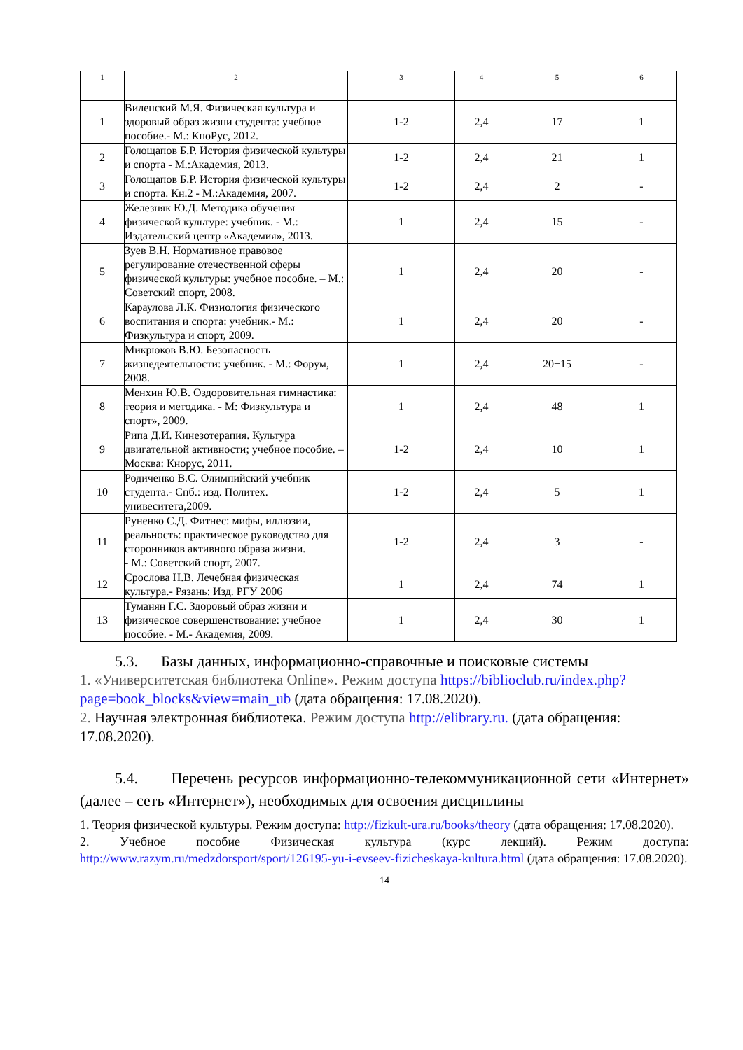| 1 | 2 | 3 | 4 | 5 | 6 |
| --- | --- | --- | --- | --- | --- |
| 1 | Виленский М.Я. Физическая культура и здоровый образ жизни студента: учебное пособие.- М.: КноРус, 2012. | 1-2 | 2,4 | 17 | 1 |
| 2 | Голощапов Б.Р. История физической культуры и спорта - М.:Академия, 2013. | 1-2 | 2,4 | 21 | 1 |
| 3 | Голощапов Б.Р. История физической культуры и спорта. Кн.2 - М.:Академия, 2007. | 1-2 | 2,4 | 2 | - |
| 4 | Железняк Ю.Д. Методика обучения физической культуре: учебник. - М.: Издательский центр «Академия», 2013. | 1 | 2,4 | 15 | - |
| 5 | Зуев В.Н. Нормативное правовое регулирование отечественной сферы физической культуры: учебное пособие. – М.: Советский спорт, 2008. | 1 | 2,4 | 20 | - |
| 6 | Караулова Л.К. Физиология физического воспитания и спорта: учебник.- М.: Физкультура и спорт, 2009. | 1 | 2,4 | 20 | - |
| 7 | Микрюков В.Ю. Безопасность жизнедеятельности: учебник. - М.: Форум, 2008. | 1 | 2,4 | 20+15 | - |
| 8 | Менхин Ю.В. Оздоровительная гимнастика: теория и методика. - М: Физкультура и спорт», 2009. | 1 | 2,4 | 48 | 1 |
| 9 | Рипа Д.И. Кинезотерапия. Культура двигательной активности; учебное пособие. – Москва: Кнорус, 2011. | 1-2 | 2,4 | 10 | 1 |
| 10 | Родиченко В.С. Олимпийский учебник студента.- Спб.: изд. Политех. унивеситета,2009. | 1-2 | 2,4 | 5 | 1 |
| 11 | Руненко С.Д. Фитнес: мифы, иллюзии, реальность: практическое руководство для сторонников активного образа жизни. - М.: Советский спорт, 2007. | 1-2 | 2,4 | 3 | - |
| 12 | Срослова Н.В. Лечебная физическая культура.- Рязань: Изд. РГУ 2006 | 1 | 2,4 | 74 | 1 |
| 13 | Туманян Г.С. Здоровый образ жизни и физическое совершенствование: учебное пособие. - М.- Академия, 2009. | 1 | 2,4 | 30 | 1 |
5.3. Базы данных, информационно-справочные и поисковые системы
1. «Университетская библиотека Online». Режим доступа https://biblioclub.ru/index.php?page=book_blocks&view=main_ub (дата обращения: 17.08.2020).
2. Научная электронная библиотека. Режим доступа http://elibrary.ru. (дата обращения: 17.08.2020).
5.4. Перечень ресурсов информационно-телекоммуникационной сети «Интернет» (далее – сеть «Интернет»), необходимых для освоения дисциплины
1. Теория физической культуры. Режим доступа: http://fizkult-ura.ru/books/theory (дата обращения: 17.08.2020).
2. Учебное пособие Физическая культура (курс лекций). Режим доступа: http://www.razym.ru/medzdorsport/sport/126195-yu-i-evseev-fizicheskaya-kultura.html (дата обращения: 17.08.2020).
14